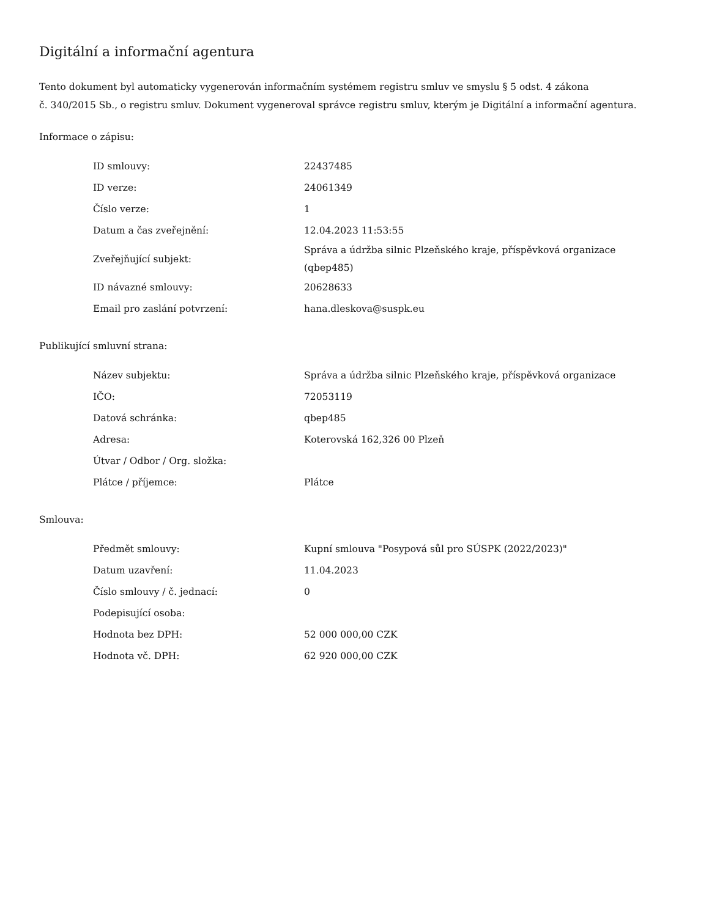Digitální a informační agentura
Tento dokument byl automaticky vygenerován informačním systémem registru smluv ve smyslu § 5 odst. 4 zákona
č. 340/2015 Sb., o registru smluv. Dokument vygeneroval správce registru smluv, kterým je Digitální a informační agentura.
Informace o zápisu:
| ID smlouvy: | 22437485 |
| ID verze: | 24061349 |
| Číslo verze: | 1 |
| Datum a čas zveřejnění: | 12.04.2023 11:53:55 |
| Zveřejňující subjekt: | Správa a údržba silnic Plzeňského kraje, příspěvková organizace (qbep485) |
| ID návazné smlouvy: | 20628633 |
| Email pro zaslání potvrzení: | hana.dleskova@suspk.eu |
Publikující smluvní strana:
| Název subjektu: | Správa a údržba silnic Plzeňského kraje, příspěvková organizace |
| IČO: | 72053119 |
| Datová schránka: | qbep485 |
| Adresa: | Koterovská 162,326 00 Plzeň |
| Útvar / Odbor / Org. složka: | |
| Plátce / příjemce: | Plátce |
Smlouva:
| Předmět smlouvy: | Kupní smlouva "Posypová sůl pro SÚSPK (2022/2023)" |
| Datum uzavření: | 11.04.2023 |
| Číslo smlouvy / č. jednací: | 0 |
| Podepisující osoba: | |
| Hodnota bez DPH: | 52 000 000,00 CZK |
| Hodnota vč. DPH: | 62 920 000,00 CZK |